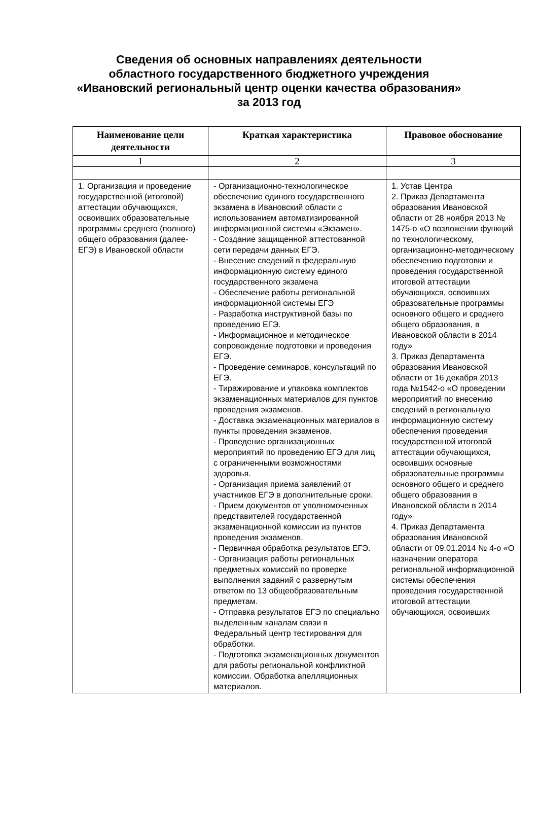Сведения об основных направлениях деятельности
областного государственного бюджетного учреждения
«Ивановский региональный центр оценки качества образования»
за 2013 год
| Наименование цели деятельности | Краткая характеристика | Правовое обоснование |
| --- | --- | --- |
| 1 | 2 | 3 |
| 1. Организация и проведение государственной (итоговой) аттестации обучающихся, освоивших образовательные программы среднего (полного) общего образования (далее-ЕГЭ) в Ивановской области | - Организационно-технологическое обеспечение единого государственного экзамена в Ивановский области с использованием автоматизированной информационной системы «Экзамен». - Создание защищенной аттестованной сети передачи данных ЕГЭ. - Внесение сведений в федеральную информационную систему единого государственного экзамена - Обеспечение работы региональной информационной системы ЕГЭ - Разработка инструктивной базы по проведению ЕГЭ. - Информационное и методическое сопровождение подготовки и проведения ЕГЭ. - Проведение семинаров, консультаций по ЕГЭ. - Тиражирование и упаковка комплектов экзаменационных материалов для пунктов проведения экзаменов. - Доставка экзаменационных материалов в пункты проведения экзаменов. - Проведение организационных мероприятий по проведению ЕГЭ для лиц с ограниченными возможностями здоровья. - Организация приема заявлений от участников ЕГЭ в дополнительные сроки. - Прием документов от уполномоченных представителей государственной экзаменационной комиссии из пунктов проведения экзаменов. - Первичная обработка результатов ЕГЭ. - Организация работы региональных предметных комиссий по проверке выполнения заданий с развернутым ответом по 13 общеобразовательным предметам. - Отправка результатов ЕГЭ по специально выделенным каналам связи в Федеральный центр тестирования для обработки. - Подготовка экзаменационных документов для работы региональной конфликтной комиссии. Обработка апелляционных материалов. | 1. Устав Центра 2. Приказ Департамента образования Ивановской области от 28 ноября 2013 № 1475-о «О возложении функций по технологическому, организационно-методическому обеспечению подготовки и проведения государственной итоговой аттестации обучающихся, освоивших образовательные программы основного общего и среднего общего образования, в Ивановской области в 2014 году» 3. Приказ Департамента образования Ивановской области от 16 декабря 2013 года №1542-о «О проведении мероприятий по внесению сведений в региональную информационную систему обеспечения проведения государственной итоговой аттестации обучающихся, освоивших основные образовательные программы основного общего и среднего общего образования в Ивановской области в 2014 году» 4. Приказ Департамента образования Ивановской области от 09.01.2014 № 4-о «О назначении оператора региональной информационной системы обеспечения проведения государственной итоговой аттестации обучающихся, освоивших |